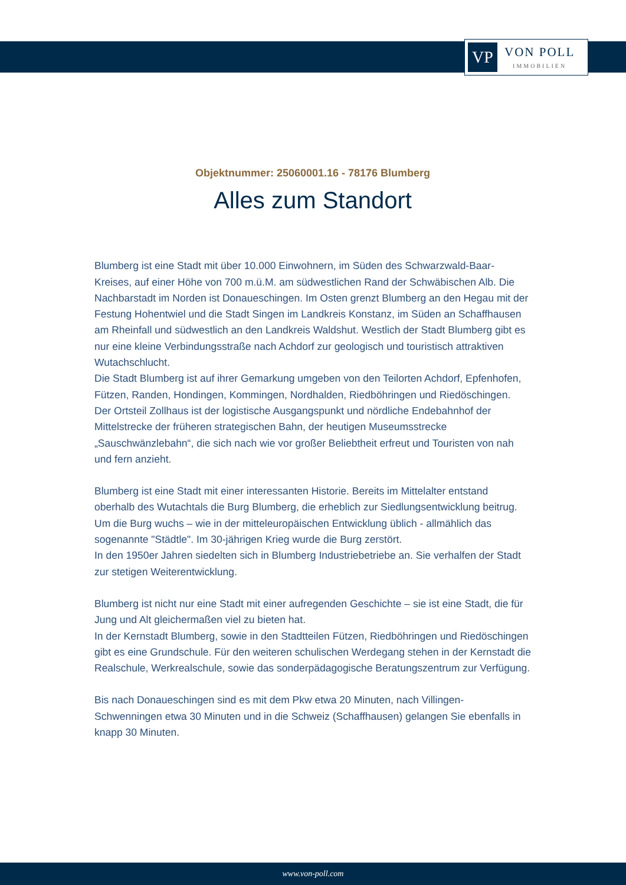VP
VON POLL
IMMOBILIEN
Objektnummer: 25060001.16 - 78176 Blumberg
Alles zum Standort
Blumberg ist eine Stadt mit über 10.000 Einwohnern, im Süden des Schwarzwald-Baar-Kreises, auf einer Höhe von 700 m.ü.M. am südwestlichen Rand der Schwäbischen Alb. Die Nachbarstadt im Norden ist Donaueschingen. Im Osten grenzt Blumberg an den Hegau mit der Festung Hohentwiel und die Stadt Singen im Landkreis Konstanz, im Süden an Schaffhausen am Rheinfall und südwestlich an den Landkreis Waldshut. Westlich der Stadt Blumberg gibt es nur eine kleine Verbindungsstraße nach Achdorf zur geologisch und touristisch attraktiven Wutachschlucht.
Die Stadt Blumberg ist auf ihrer Gemarkung umgeben von den Teilorten Achdorf, Epfenhofen, Fützen, Randen, Hondingen, Kommingen, Nordhalden, Riedböhringen und Riedöschingen.
Der Ortsteil Zollhaus ist der logistische Ausgangspunkt und nördliche Endebahnhof der Mittelstrecke der früheren strategischen Bahn, der heutigen Museumsstrecke „Sauschwänzlebahn“, die sich nach wie vor großer Beliebtheit erfreut und Touristen von nah und fern anzieht.
Blumberg ist eine Stadt mit einer interessanten Historie. Bereits im Mittelalter entstand oberhalb des Wutachtals die Burg Blumberg, die erheblich zur Siedlungsentwicklung beitrug. Um die Burg wuchs – wie in der mitteleuropäischen Entwicklung üblich - allmählich das sogenannte "Städtle". Im 30-jährigen Krieg wurde die Burg zerstört.
In den 1950er Jahren siedelten sich in Blumberg Industriebetriebe an. Sie verhalfen der Stadt zur stetigen Weiterentwicklung.
Blumberg ist nicht nur eine Stadt mit einer aufregenden Geschichte – sie ist eine Stadt, die für Jung und Alt gleichermaßen viel zu bieten hat.
In der Kernstadt Blumberg, sowie in den Stadtteilen Fützen, Riedböhringen und Riedöschingen gibt es eine Grundschule. Für den weiteren schulischen Werdegang stehen in der Kernstadt die Realschule, Werkrealschule, sowie das sonderpädagogische Beratungszentrum zur Verfügung.
Bis nach Donaueschingen sind es mit dem Pkw etwa 20 Minuten, nach Villingen-Schwenningen etwa 30 Minuten und in die Schweiz (Schaffhausen) gelangen Sie ebenfalls in knapp 30 Minuten.
www.von-poll.com